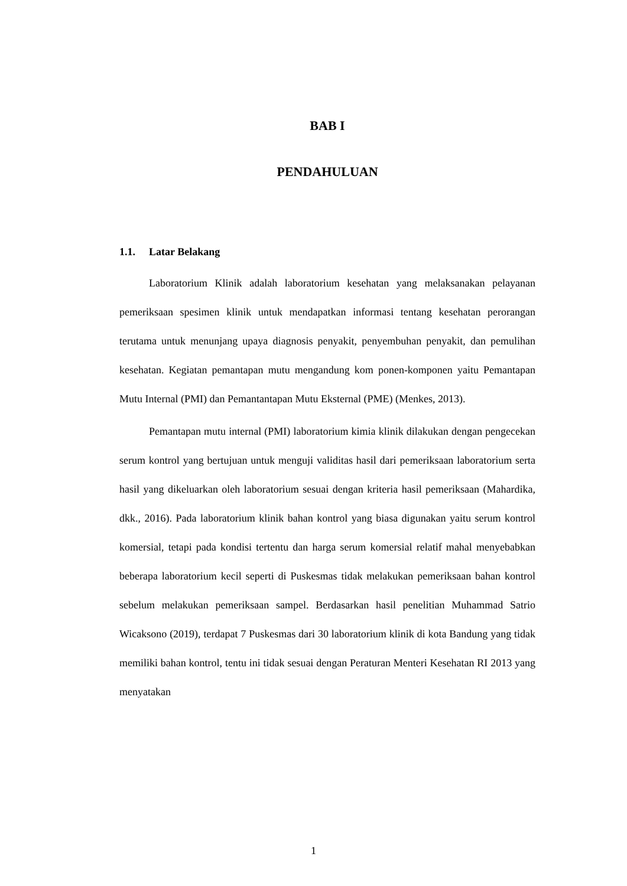BAB I
PENDAHULUAN
1.1. Latar Belakang
Laboratorium Klinik adalah laboratorium kesehatan yang melaksanakan pelayanan pemeriksaan spesimen klinik untuk mendapatkan informasi tentang kesehatan perorangan terutama untuk menunjang upaya diagnosis penyakit, penyembuhan penyakit, dan pemulihan kesehatan. Kegiatan pemantapan mutu mengandung kom ponen-komponen yaitu Pemantapan Mutu Internal (PMI) dan Pemantantapan Mutu Eksternal (PME) (Menkes, 2013).
Pemantapan mutu internal (PMI) laboratorium kimia klinik dilakukan dengan pengecekan serum kontrol yang bertujuan untuk menguji validitas hasil dari pemeriksaan laboratorium serta hasil yang dikeluarkan oleh laboratorium sesuai dengan kriteria hasil pemeriksaan (Mahardika, dkk., 2016). Pada laboratorium klinik bahan kontrol yang biasa digunakan yaitu serum kontrol komersial, tetapi pada kondisi tertentu dan harga serum komersial relatif mahal menyebabkan beberapa laboratorium kecil seperti di Puskesmas tidak melakukan pemeriksaan bahan kontrol sebelum melakukan pemeriksaan sampel. Berdasarkan hasil penelitian Muhammad Satrio Wicaksono (2019), terdapat 7 Puskesmas dari 30 laboratorium klinik di kota Bandung yang tidak memiliki bahan kontrol, tentu ini tidak sesuai dengan Peraturan Menteri Kesehatan RI 2013 yang menyatakan
1